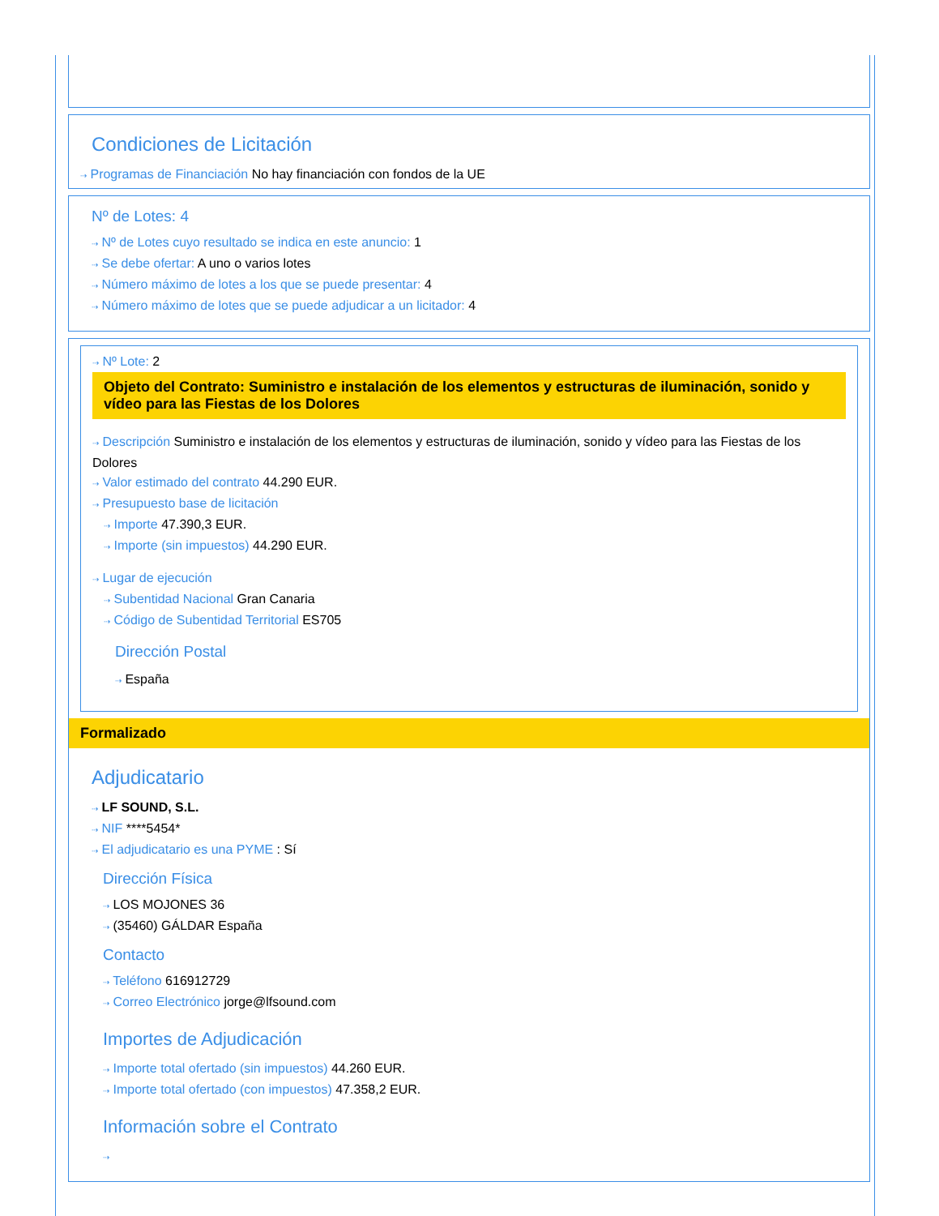Condiciones de Licitación
⇢ Programas de Financiación No hay financiación con fondos de la UE
Nº de Lotes: 4
⇢ Nº de Lotes cuyo resultado se indica en este anuncio: 1
⇢ Se debe ofertar: A uno o varios lotes
⇢ Número máximo de lotes a los que se puede presentar: 4
⇢ Número máximo de lotes que se puede adjudicar a un licitador: 4
⇢ Nº Lote: 2
Objeto del Contrato: Suministro e instalación de los elementos y estructuras de iluminación, sonido y vídeo para las Fiestas de los Dolores
⇢ Descripción Suministro e instalación de los elementos y estructuras de iluminación, sonido y vídeo para las Fiestas de los Dolores
⇢ Valor estimado del contrato 44.290 EUR.
⇢ Presupuesto base de licitación
⇢ Importe 47.390,3 EUR.
⇢ Importe (sin impuestos) 44.290 EUR.
⇢ Lugar de ejecución
⇢ Subentidad Nacional Gran Canaria
⇢ Código de Subentidad Territorial ES705
Dirección Postal
⇢ España
Formalizado
Adjudicatario
⇢ LF SOUND, S.L.
⇢ NIF ****5454*
⇢ El adjudicatario es una PYME : Sí
Dirección Física
⇢ LOS MOJONES 36
⇢ (35460) GÁLDAR España
Contacto
⇢ Teléfono 616912729
⇢ Correo Electrónico jorge@lfsound.com
Importes de Adjudicación
⇢ Importe total ofertado (sin impuestos) 44.260 EUR.
⇢ Importe total ofertado (con impuestos) 47.358,2 EUR.
Información sobre el Contrato
⇢